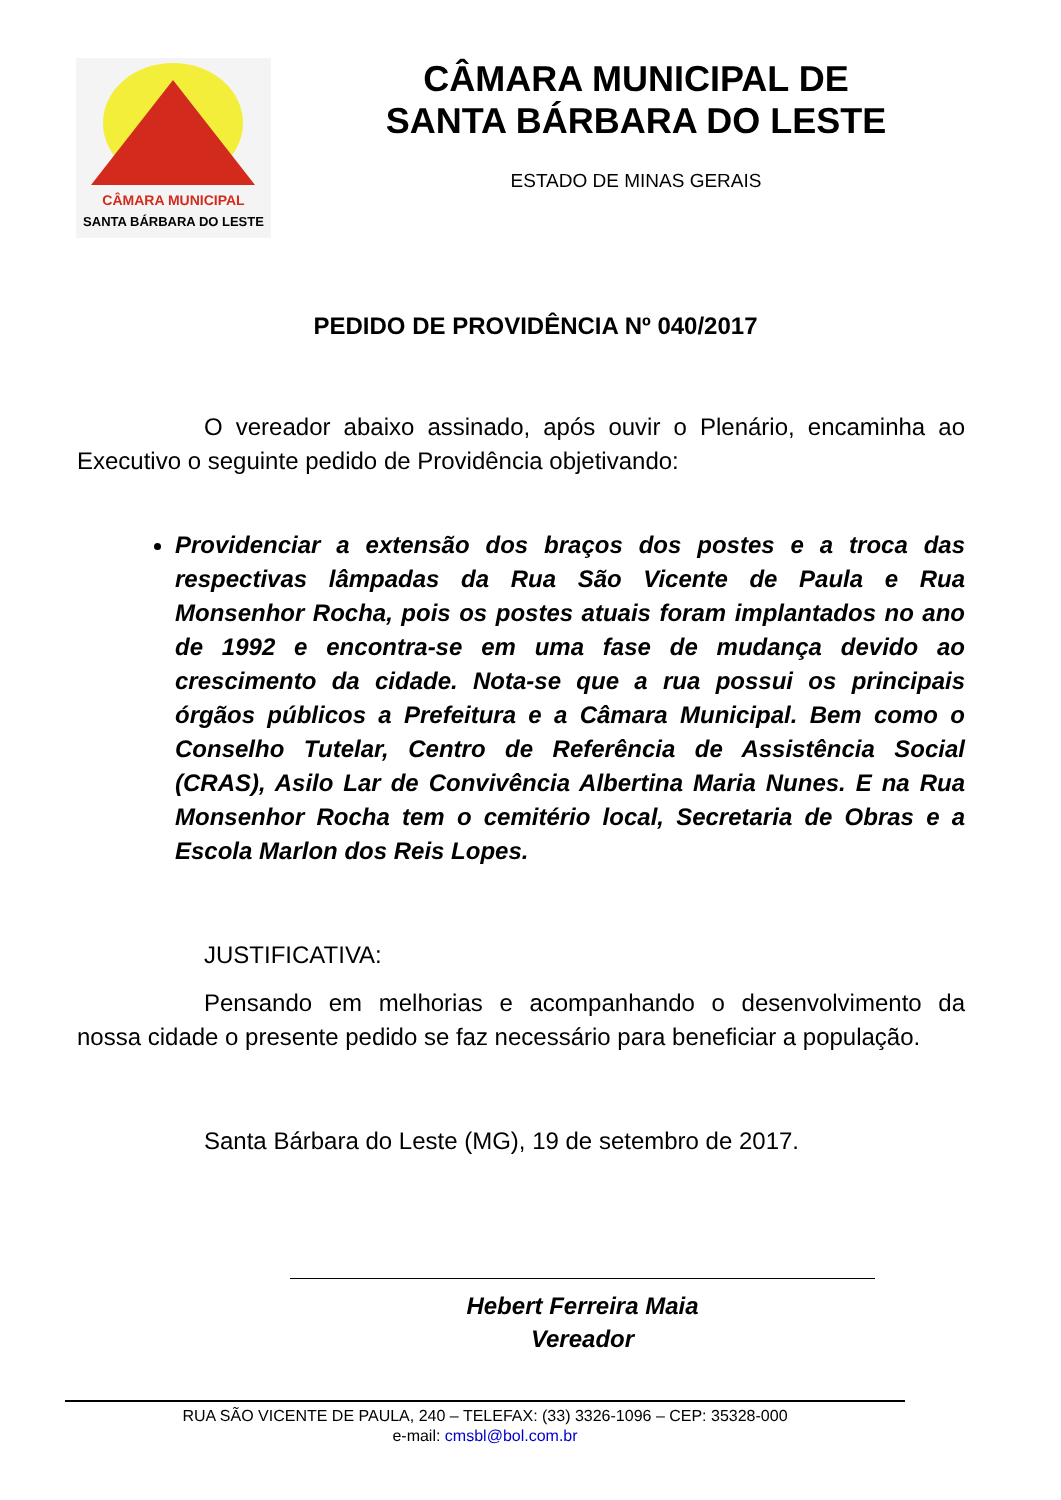CÂMARA MUNICIPAL
SANTA BÁRBARA DO LESTE
CÂMARA MUNICIPAL DE
SANTA BÁRBARA DO LESTE
ESTADO DE MINAS GERAIS
PEDIDO DE PROVIDÊNCIA Nº 040/2017
O vereador abaixo assinado, após ouvir o Plenário, encaminha ao Executivo o seguinte pedido de Providência objetivando:
Providenciar a extensão dos braços dos postes e a troca das respectivas lâmpadas da Rua São Vicente de Paula e Rua Monsenhor Rocha, pois os postes atuais foram implantados no ano de 1992 e encontra-se em uma fase de mudança devido ao crescimento da cidade. Nota-se que a rua possui os principais órgãos públicos a Prefeitura e a Câmara Municipal. Bem como o Conselho Tutelar, Centro de Referência de Assistência Social (CRAS), Asilo Lar de Convivência Albertina Maria Nunes. E na Rua Monsenhor Rocha tem o cemitério local, Secretaria de Obras e a Escola Marlon dos Reis Lopes.
JUSTIFICATIVA:
Pensando em melhorias e acompanhando o desenvolvimento da nossa cidade o presente pedido se faz necessário para beneficiar a população.
Santa Bárbara do Leste (MG), 19 de setembro de 2017.
Hebert Ferreira Maia
Vereador
RUA SÃO VICENTE DE PAULA, 240 – TELEFAX: (33) 3326-1096 – CEP: 35328-000
e-mail: cmsbl@bol.com.br